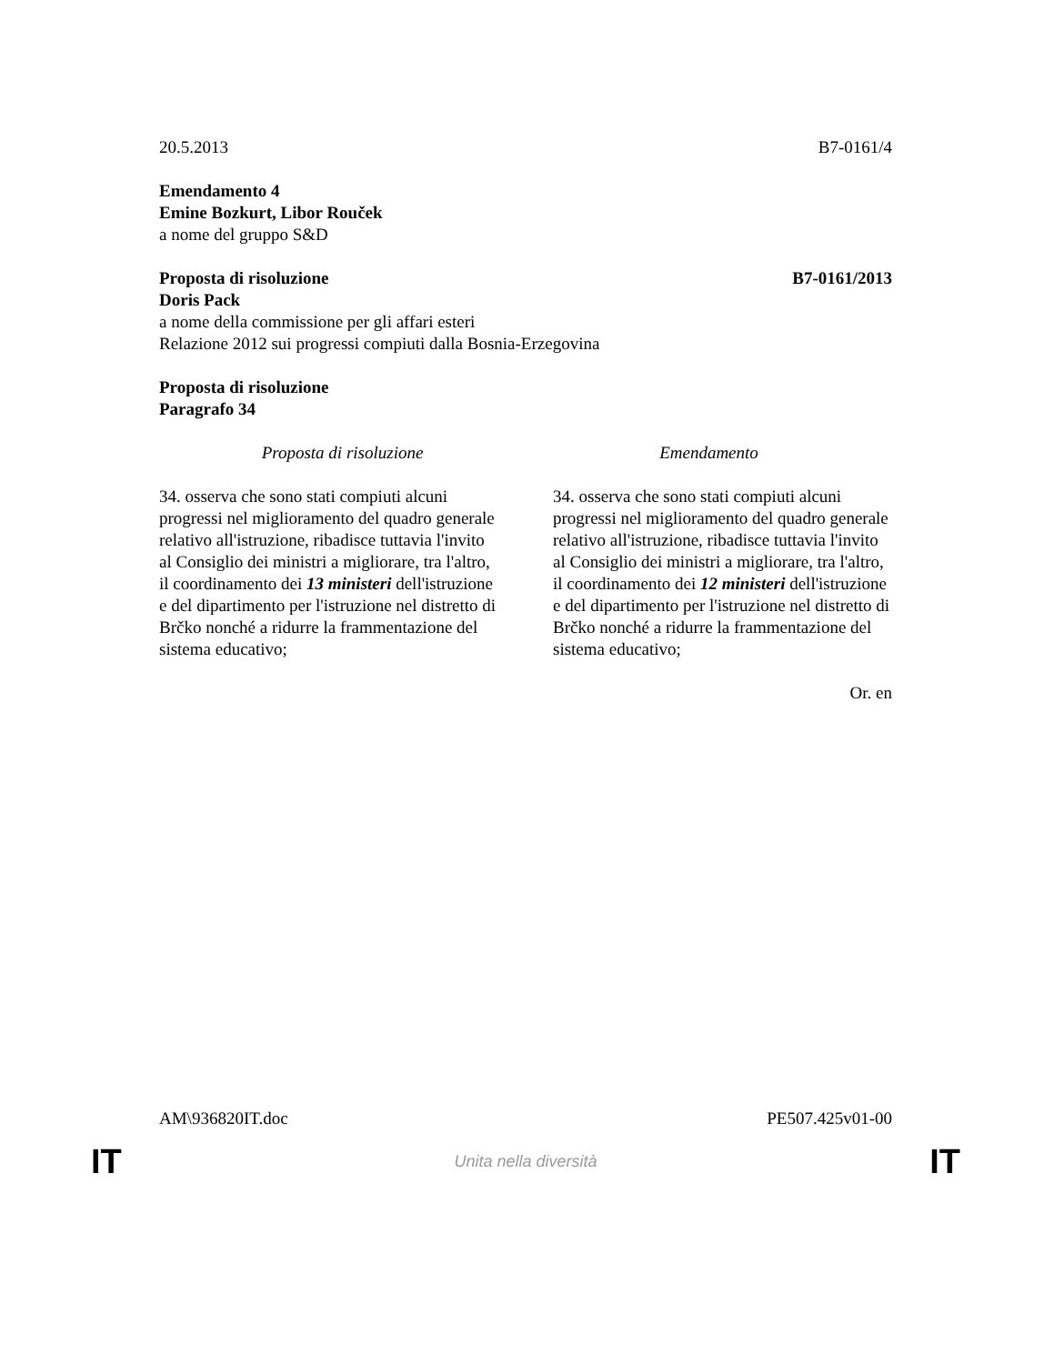20.5.2013 B7-0161/4
Emendamento 4
Emine Bozkurt, Libor Rouček
a nome del gruppo S&D
Proposta di risoluzione B7-0161/2013
Doris Pack
a nome della commissione per gli affari esteri
Relazione 2012 sui progressi compiuti dalla Bosnia-Erzegovina
Proposta di risoluzione
Paragrafo 34
| Proposta di risoluzione | Emendamento |
| --- | --- |
| 34. osserva che sono stati compiuti alcuni progressi nel miglioramento del quadro generale relativo all'istruzione, ribadisce tuttavia l'invito al Consiglio dei ministri a migliorare, tra l'altro, il coordinamento dei 13 ministeri dell'istruzione e del dipartimento per l'istruzione nel distretto di Brčko nonché a ridurre la frammentazione del sistema educativo; | 34. osserva che sono stati compiuti alcuni progressi nel miglioramento del quadro generale relativo all'istruzione, ribadisce tuttavia l'invito al Consiglio dei ministri a migliorare, tra l'altro, il coordinamento dei 12 ministeri dell'istruzione e del dipartimento per l'istruzione nel distretto di Brčko nonché a ridurre la frammentazione del sistema educativo; |
Or. en
AM\936820IT.doc PE507.425v01-00
IT Unita nella diversità IT